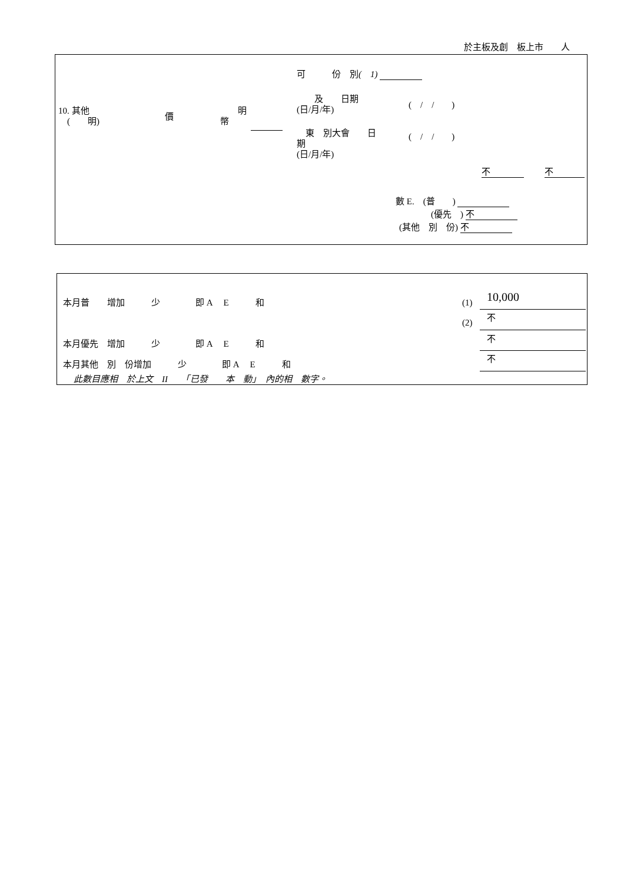於主板及創　板上市　　人
10. 其他
　(　　明)
價
　　明
幣
可　　　份　別(　1)
　　及　　日期
(日/月/年)
(　/　/　　)
　東　別大會　　日
期
(日/月/年)
(　/　/　　)
不 不
數 E.　(普　　)
(優先　) 不
(其他　別　份) 不
本月普　　增加　　　少　　　　即 A　 E　　　和 (1) 10,000
(2) 不
本月優先　增加　　　少　　　　即 A　 E　　　和 不
本月其他　別　份增加　　　少　　　　即 A　 E　　　和
不
此數目應相　於上文　II　　「已發　　本　動」　內的相　數字。